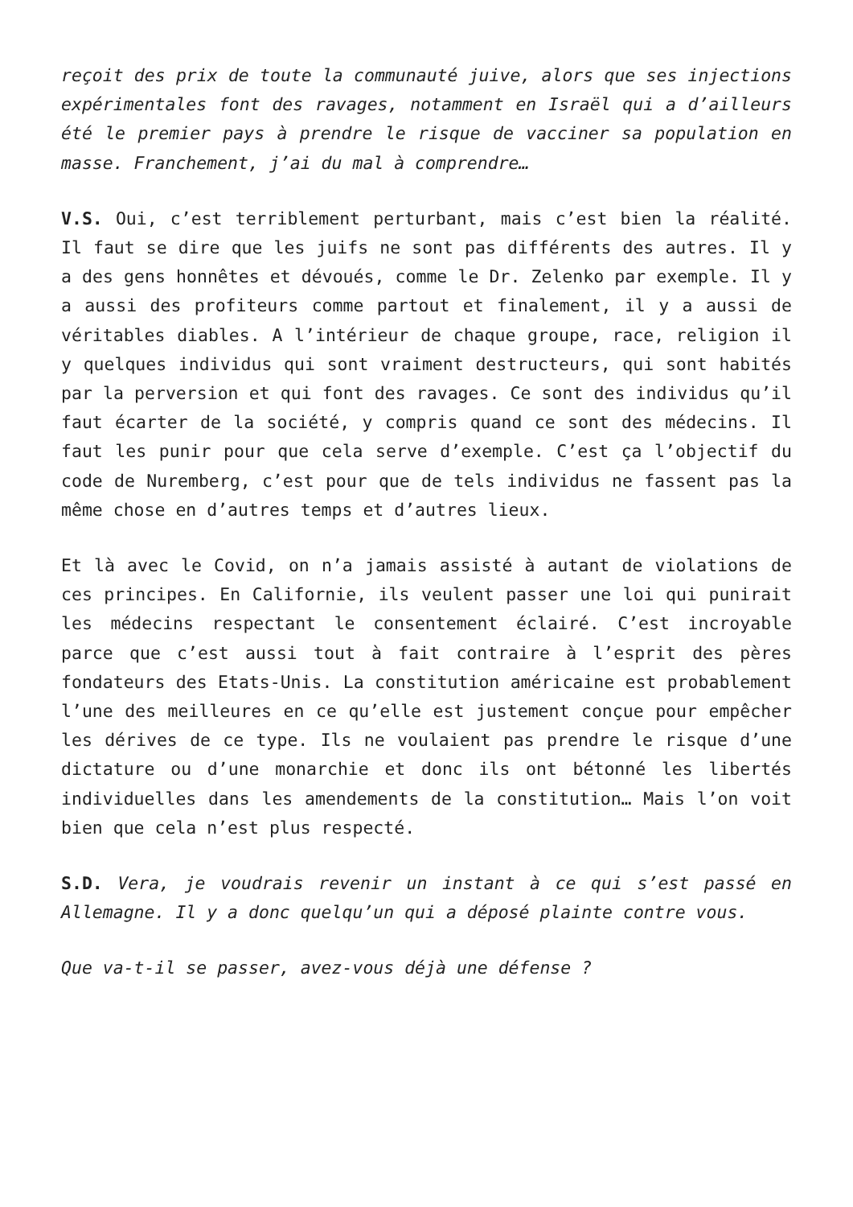reçoit des prix de toute la communauté juive, alors que ses injections expérimentales font des ravages, notamment en Israël qui a d’ailleurs été le premier pays à prendre le risque de vacciner sa population en masse. Franchement, j’ai du mal à comprendre…
V.S. Oui, c’est terriblement perturbant, mais c’est bien la réalité. Il faut se dire que les juifs ne sont pas différents des autres. Il y a des gens honnêtes et dévoués, comme le Dr. Zelenko par exemple. Il y a aussi des profiteurs comme partout et finalement, il y a aussi de véritables diables. A l’intérieur de chaque groupe, race, religion il y quelques individus qui sont vraiment destructeurs, qui sont habités par la perversion et qui font des ravages. Ce sont des individus qu’il faut écarter de la société, y compris quand ce sont des médecins. Il faut les punir pour que cela serve d’exemple. C’est ça l’objectif du code de Nuremberg, c’est pour que de tels individus ne fassent pas la même chose en d’autres temps et d’autres lieux.
Et là avec le Covid, on n’a jamais assisté à autant de violations de ces principes. En Californie, ils veulent passer une loi qui punirait les médecins respectant le consentement éclairé. C’est incroyable parce que c’est aussi tout à fait contraire à l’esprit des pères fondateurs des Etats-Unis. La constitution américaine est probablement l’une des meilleures en ce qu’elle est justement conçue pour empêcher les dérives de ce type. Ils ne voulaient pas prendre le risque d’une dictature ou d’une monarchie et donc ils ont bétonné les libertés individuelles dans les amendements de la constitution… Mais l’on voit bien que cela n’est plus respecté.
S.D. Vera, je voudrais revenir un instant à ce qui s’est passé en Allemagne. Il y a donc quelqu’un qui a déposé plainte contre vous.
Que va-t-il se passer, avez-vous déjà une défense ?